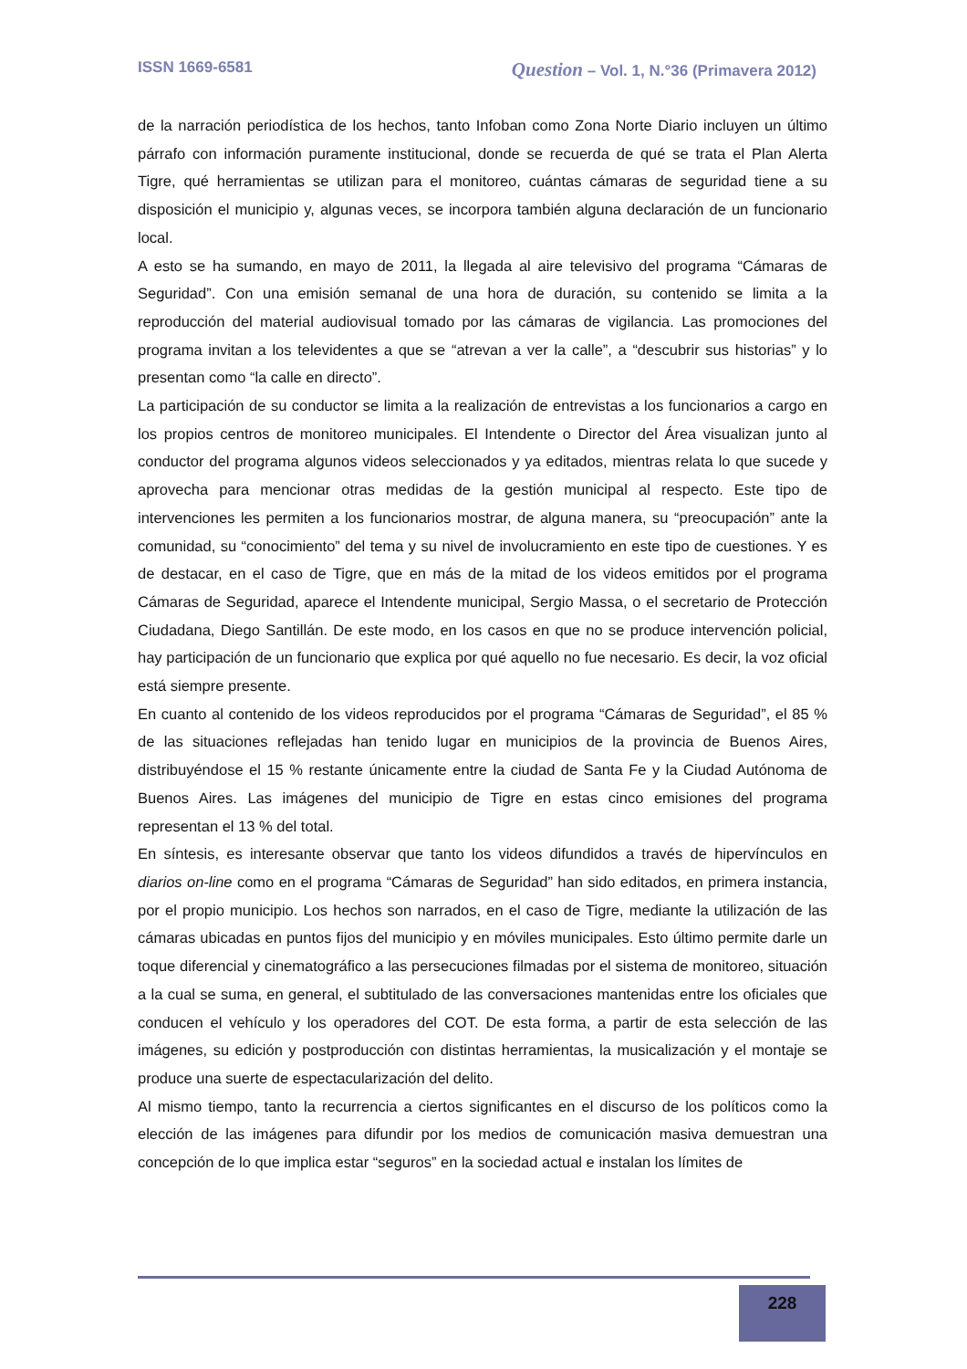ISSN 1669-6581 Question – Vol. 1, N.°36 (Primavera 2012)
de la narración periodística de los hechos, tanto Infoban como Zona Norte Diario incluyen un último párrafo con información puramente institucional, donde se recuerda de qué se trata el Plan Alerta Tigre, qué herramientas se utilizan para el monitoreo, cuántas cámaras de seguridad tiene a su disposición el municipio y, algunas veces, se incorpora también alguna declaración de un funcionario local.
A esto se ha sumando, en mayo de 2011, la llegada al aire televisivo del programa “Cámaras de Seguridad”. Con una emisión semanal de una hora de duración, su contenido se limita a la reproducción del material audiovisual tomado por las cámaras de vigilancia. Las promociones del programa invitan a los televidentes a que se “atrevan a ver la calle”, a “descubrir sus historias” y lo presentan como “la calle en directo”.
La participación de su conductor se limita a la realización de entrevistas a los funcionarios a cargo en los propios centros de monitoreo municipales. El Intendente o Director del Área visualizan junto al conductor del programa algunos videos seleccionados y ya editados, mientras relata lo que sucede y aprovecha para mencionar otras medidas de la gestión municipal al respecto. Este tipo de intervenciones les permiten a los funcionarios mostrar, de alguna manera, su “preocupación” ante la comunidad, su “conocimiento” del tema y su nivel de involucramiento en este tipo de cuestiones. Y es de destacar, en el caso de Tigre, que en más de la mitad de los videos emitidos por el programa Cámaras de Seguridad, aparece el Intendente municipal, Sergio Massa, o el secretario de Protección Ciudadana, Diego Santillán. De este modo, en los casos en que no se produce intervención policial, hay participación de un funcionario que explica por qué aquello no fue necesario. Es decir, la voz oficial está siempre presente.
En cuanto al contenido de los videos reproducidos por el programa “Cámaras de Seguridad”, el 85 % de las situaciones reflejadas han tenido lugar en municipios de la provincia de Buenos Aires, distribuyéndose el 15 % restante únicamente entre la ciudad de Santa Fe y la Ciudad Autónoma de Buenos Aires. Las imágenes del municipio de Tigre en estas cinco emisiones del programa representan el 13 % del total.
En síntesis, es interesante observar que tanto los videos difundidos a través de hipervínculos en diarios on-line como en el programa “Cámaras de Seguridad” han sido editados, en primera instancia, por el propio municipio. Los hechos son narrados, en el caso de Tigre, mediante la utilización de las cámaras ubicadas en puntos fijos del municipio y en móviles municipales. Esto último permite darle un toque diferencial y cinematográfico a las persecuciones filmadas por el sistema de monitoreo, situación a la cual se suma, en general, el subtitulado de las conversaciones mantenidas entre los oficiales que conducen el vehículo y los operadores del COT. De esta forma, a partir de esta selección de las imágenes, su edición y postproducción con distintas herramientas, la musicalización y el montaje se produce una suerte de espectacularización del delito.
Al mismo tiempo, tanto la recurrencia a ciertos significantes en el discurso de los políticos como la elección de las imágenes para difundir por los medios de comunicación masiva demuestran una concepción de lo que implica estar “seguros” en la sociedad actual e instalan los límites de
228